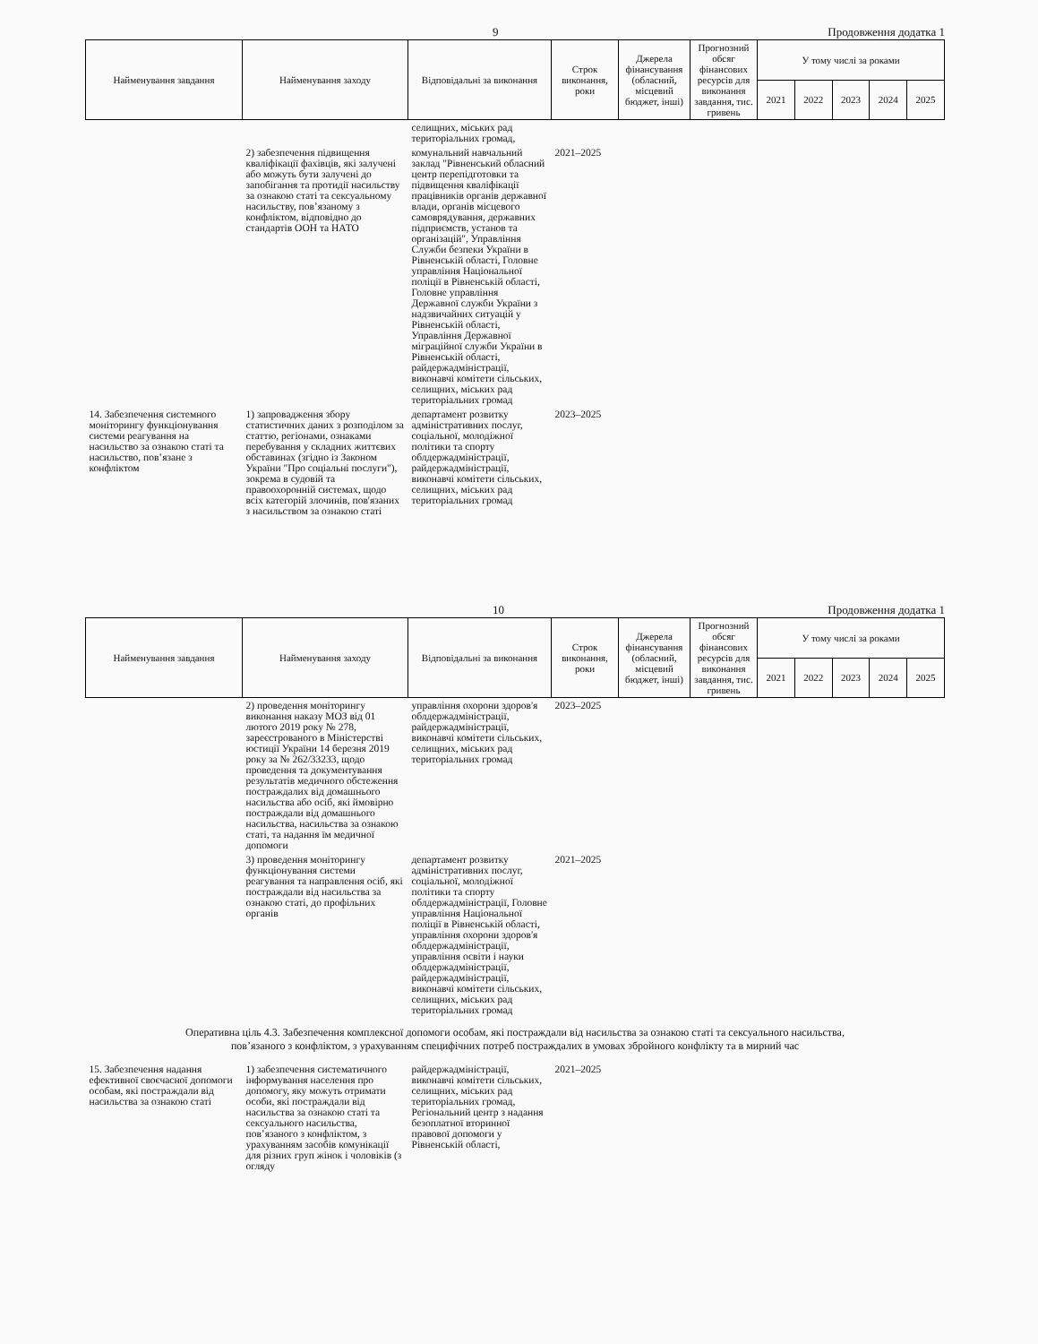9 Продовження додатка 1
| Найменування завдання | Найменування заходу | Відповідальні за виконання | Строк виконання, роки | Джерела фінансування (обласний, місцевий бюджет, інші) | Прогнозний обсяг фінансових ресурсів для виконання завдання, тис. гривень | У тому числі за роками | | | | |
| --- | --- | --- | --- | --- | --- | --- | --- | --- | --- | --- |
| | | | | | | 2021 | 2022 | 2023 | 2024 | 2025 |
| | | селищних, міських рад територіальних громад, | | | | | | | | |
| | 2) забезпечення підвищення кваліфікації фахівців, які залучені або можуть бути залучені до запобігання та протидії насильству за ознакою статі та сексуальному насильству, пов’язаному з конфліктом, відповідно до стандартів ООН та НАТО | комунальний навчальний заклад "Рівненський обласний центр перепідготовки та підвищення кваліфікації працівників органів державної влади, органів місцевого самоврядування, державних підприємств, установ та організацій", Управління Служби безпеки України в Рівненській області, Головне управління Національної поліції в Рівненській області, Головне управління Державної служби України з надзвичайних ситуацій у Рівненській області, Управління Державної міграційної служби України в Рівненській області, райдержадміністрації, виконавчі комітети сільських, селищних, міських рад територіальних громад | 2021–2025 | | | | | | | |
| 14. Забезпечення системного моніторингу функціонування системи реагування на насильство за ознакою статі та насильство, пов’язане з конфліктом | 1) запровадження збору статистичних даних з розподілом за статтю, регіонами, ознаками перебування у складних життєвих обставинах (згідно із Законом України "Про соціальні послуги"), зокрема в судовій та правоохоронній системах, щодо всіх категорій злочинів, пов'язаних з насильством за ознакою статі | департамент розвитку адміністративних послуг, соціальної, молодіжної політики та спорту облдержадміністрації, райдержадміністрації, виконавчі комітети сільських, селищних, міських рад територіальних громад | 2023–2025 | | | | | | | |
10 Продовження додатка 1
| Найменування завдання | Найменування заходу | Відповідальні за виконання | Строк виконання, роки | Джерела фінансування (обласний, місцевий бюджет, інші) | Прогнозний обсяг фінансових ресурсів для виконання завдання, тис. гривень | У тому числі за роками | | | | |
| --- | --- | --- | --- | --- | --- | --- | --- | --- | --- | --- |
| | | | | | | 2021 | 2022 | 2023 | 2024 | 2025 |
| | 2) проведення моніторингу виконання наказу МОЗ від 01 лютого 2019 року № 278, зареєстрованого в Міністерстві юстиції України 14 березня 2019 року за № 262/33233, щодо проведення та документування результатів медичного обстеження постраждалих від домашнього насильства або осіб, які ймовірно постраждали від домашнього насильства, насильства за ознакою статі, та надання їм медичної допомоги | управління охорони здоров'я облдержадміністрації, райдержадміністрації, виконавчі комітети сільських, селищних, міських рад територіальних громад | 2023–2025 | | | | | | | |
| | 3) проведення моніторингу функціонування системи реагування та направлення осіб, які постраждали від насильства за ознакою статі, до профільних органів | департамент розвитку адміністративних послуг, соціальної, молодіжної політики та спорту облдержадміністрації, Головне управління Національної поліції в Рівненській області, управління охорони здоров'я облдержадміністрації, управління освіти і науки облдержадміністрації, райдержадміністрації, виконавчі комітети сільських, селищних, міських рад територіальних громад | 2021–2025 | | | | | | | |
| Оперативна ціль 4.3. Забезпечення комплексної допомоги особам, які постраждали від насильства за ознакою статі та сексуального насильства, пов’язаного з конфліктом, з урахуванням специфічних потреб постраждалих в умовах збройного конфлікту та в мирний час | | | | | | | | | | |
| 15. Забезпечення надання ефективної своєчасної допомоги особам, які постраждали від насильства за ознакою статі | 1) забезпечення систематичного інформування населення про допомогу, яку можуть отримати особи, які постраждали від насильства за ознакою статі та сексуального насильства, пов’язаного з конфліктом, з урахуванням засобів комунікації для різних груп жінок і чоловіків (з огляду | райдержадміністрації, виконавчі комітети сільських, селищних, міських рад територіальних громад, Регіональний центр з надання безоплатної вторинної правової допомоги у Рівненській області, | 2021–2025 | | | | | | | |